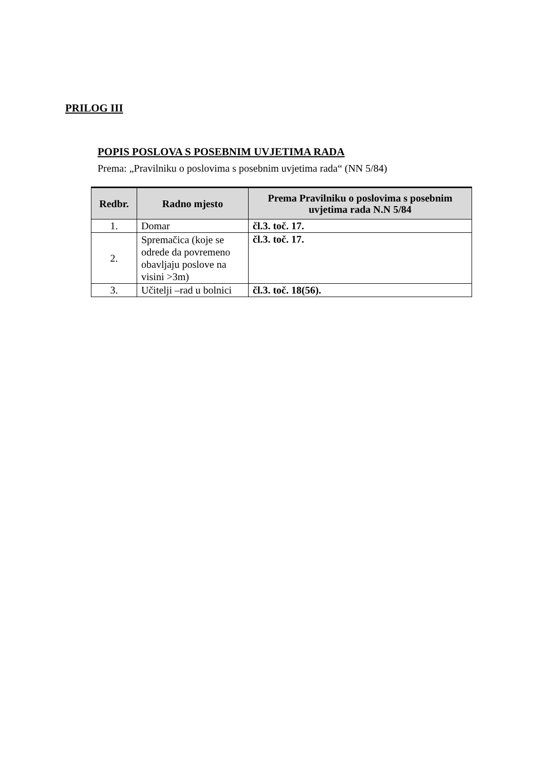PRILOG III
POPIS POSLOVA S POSEBNIM UVJETIMA RADA
Prema: „Pravilniku o poslovima s posebnim uvjetima rada“ (NN 5/84)
| Redbr. | Radno mjesto | Prema Pravilniku o poslovima s posebnim uvjetima rada N.N 5/84 |
| --- | --- | --- |
| 1. | Domar | čl.3. toč. 17. |
| 2. | Spremačica (koje se odrede da povremeno obavljaju poslove na visini >3m) | čl.3. toč. 17. |
| 3. | Učitelji –rad u bolnici | čl.3. toč. 18(56). |